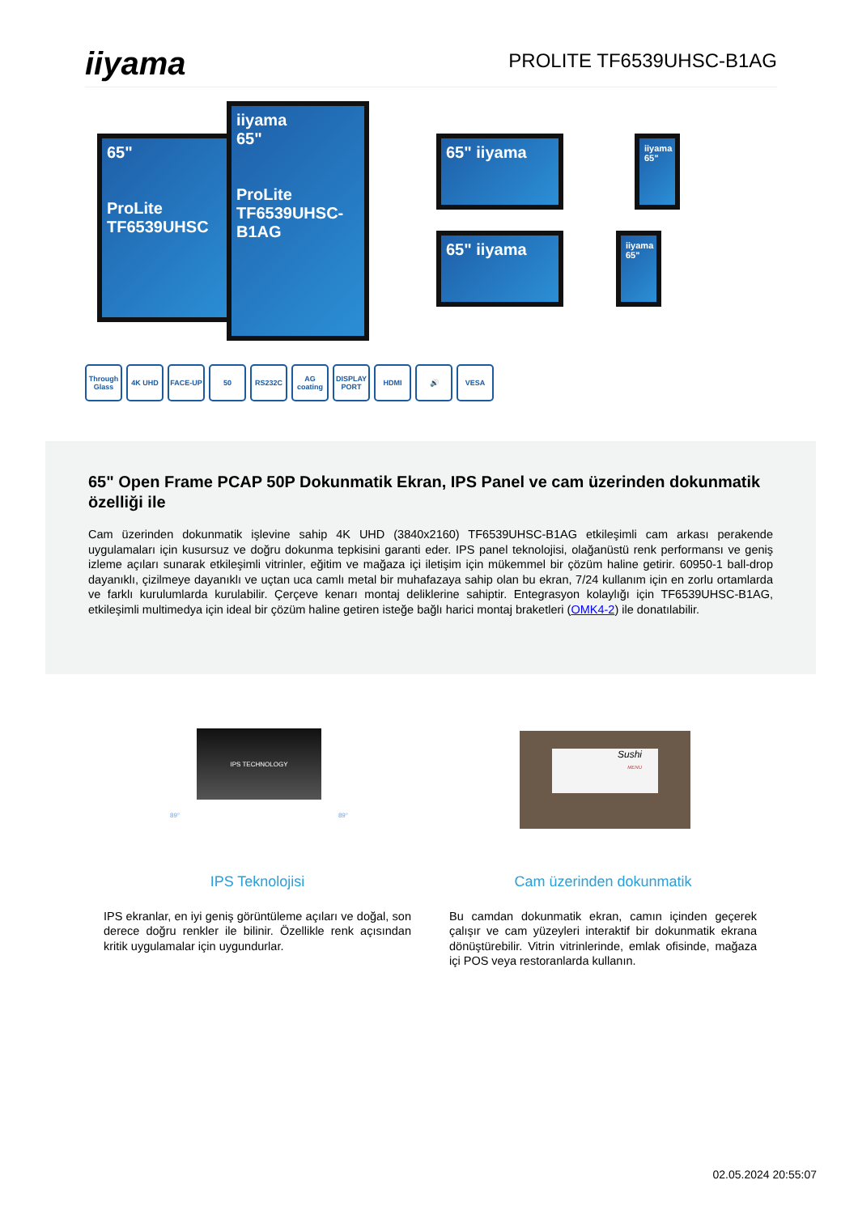iiyama
PROLITE TF6539UHSC-B1AG
65"
ProLite TF6539UHSC
iiyama
65"
ProLite TF6539UHSC-B1AG
65" iiyama
65" iiyama
iiyama 65"
iiyama 65"
Through Glass 4K UHD FACE-UP 50 RS232C AG coating DISPLAY PORT HDMI 🔊 VESA
65" Open Frame PCAP 50P Dokunmatik Ekran, IPS Panel ve cam üzerinden dokunmatik özelliği ile
Cam üzerinden dokunmatik işlevine sahip 4K UHD (3840x2160) TF6539UHSC-B1AG etkileşimli cam arkası perakende uygulamaları için kusursuz ve doğru dokunma tepkisini garanti eder. IPS panel teknolojisi, olağanüstü renk performansı ve geniş izleme açıları sunarak etkileşimli vitrinler, eğitim ve mağaza içi iletişim için mükemmel bir çözüm haline getirir. 60950-1 ball-drop dayanıklı, çizilmeye dayanıklı ve uçtan uca camlı metal bir muhafazaya sahip olan bu ekran, 7/24 kullanım için en zorlu ortamlarda ve farklı kurulumlarda kurulabilir. Çerçeve kenarı montaj deliklerine sahiptir. Entegrasyon kolaylığı için TF6539UHSC-B1AG, etkileşimli multimedya için ideal bir çözüm haline getiren isteğe bağlı harici montaj braketleri (OMK4-2) ile donatılabilir.
IPS TECHNOLOGY
89° 89°
Sushi
MENU
IPS Teknolojisi
IPS ekranlar, en iyi geniş görüntüleme açıları ve doğal, son derece doğru renkler ile bilinir. Özellikle renk açısından kritik uygulamalar için uygundurlar.
Cam üzerinden dokunmatik
Bu camdan dokunmatik ekran, camın içinden geçerek çalışır ve cam yüzeyleri interaktif bir dokunmatik ekrana dönüştürebilir. Vitrin vitrinlerinde, emlak ofisinde, mağaza içi POS veya restoranlarda kullanın.
02.05.2024 20:55:07